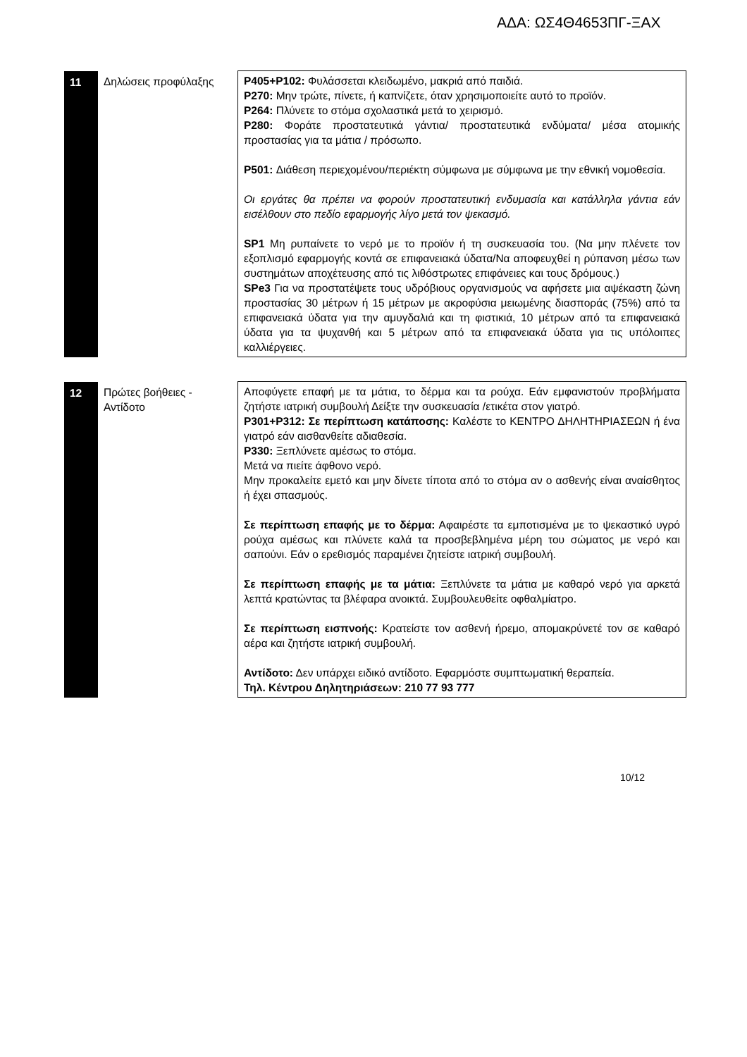ΑΔΑ: ΩΣ4Θ4653ΠΓ-ΞΑΧ
| 11 | Δηλώσεις προφύλαξης | P405+P102: Φυλάσσεται κλειδωμένο, μακριά από παιδιά. P270: Μην τρώτε, πίνετε, ή καπνίζετε, όταν χρησιμοποιείτε αυτό το προϊόν. P264: Πλύνετε το στόμα σχολαστικά μετά το χειρισμό. P280: Φοράτε προστατευτικά γάντια/ προστατευτικά ενδύματα/ μέσα ατομικής προστασίας για τα μάτια / πρόσωπο. P501: Διάθεση περιεχομένου/περιέκτη σύμφωνα με σύμφωνα με την εθνική νομοθεσία. Οι εργάτες θα πρέπει να φορούν προστατευτική ενδυμασία και κατάλληλα γάντια εάν εισέλθουν στο πεδίο εφαρμογής λίγο μετά τον ψεκασμό. SP1 Μη ρυπαίνετε το νερό με το προϊόν ή τη συσκευασία του. (Να μην πλένετε τον εξοπλισμό εφαρμογής κοντά σε επιφανειακά ύδατα/Να αποφευχθεί η ρύπανση μέσω των συστημάτων αποχέτευσης από τις λιθόστρωτες επιφάνειες και τους δρόμους.) SPe3 Για να προστατέψετε τους υδρόβιους οργανισμούς να αφήσετε μια αψέκαστη ζώνη προστασίας 30 μέτρων ή 15 μέτρων με ακροφύσια μειωμένης διασποράς (75%) από τα επιφανειακά ύδατα για την αμυγδαλιά και τη φιστικιά, 10 μέτρων από τα επιφανειακά ύδατα για τα ψυχανθή και 5 μέτρων από τα επιφανειακά ύδατα για τις υπόλοιπες καλλιέργειες. |
| 12 | Πρώτες βοήθειες - Αντίδοτο | Αποφύγετε επαφή με τα μάτια, το δέρμα και τα ρούχα. Εάν εμφανιστούν προβλήματα ζητήστε ιατρική συμβουλή Δείξτε την συσκευασία /ετικέτα στον γιατρό. P301+P312: Σε περίπτωση κατάποσης: Καλέστε το ΚΕΝΤΡΟ ΔΗΛΗΤΗΡΙΑΣΕΩΝ ή ένα γιατρό εάν αισθανθείτε αδιαθεσία. P330: Ξεπλύνετε αμέσως το στόμα. Μετά να πιείτε άφθονο νερό. Μην προκαλείτε εμετό και μην δίνετε τίποτα από το στόμα αν ο ασθενής είναι αναίσθητος ή έχει σπασμούς. Σε περίπτωση επαφής με το δέρμα: Αφαιρέστε τα εμποτισμένα με το ψεκαστικό υγρό ρούχα αμέσως και πλύνετε καλά τα προσβεβλημένα μέρη του σώματος με νερό και σαπούνι. Εάν ο ερεθισμός παραμένει ζητείστε ιατρική συμβουλή. Σε περίπτωση επαφής με τα μάτια: Ξεπλύνετε τα μάτια με καθαρό νερό για αρκετά λεπτά κρατώντας τα βλέφαρα ανοικτά. Συμβουλευθείτε οφθαλμίατρο. Σε περίπτωση εισπνοής: Κρατείστε τον ασθενή ήρεμο, απομακρύνετέ τον σε καθαρό αέρα και ζητήστε ιατρική συμβουλή. Αντίδοτο: Δεν υπάρχει ειδικό αντίδοτο. Εφαρμόστε συμπτωματική θεραπεία. Τηλ. Κέντρου Δηλητηριάσεων: 210 77 93 777 |
10/12